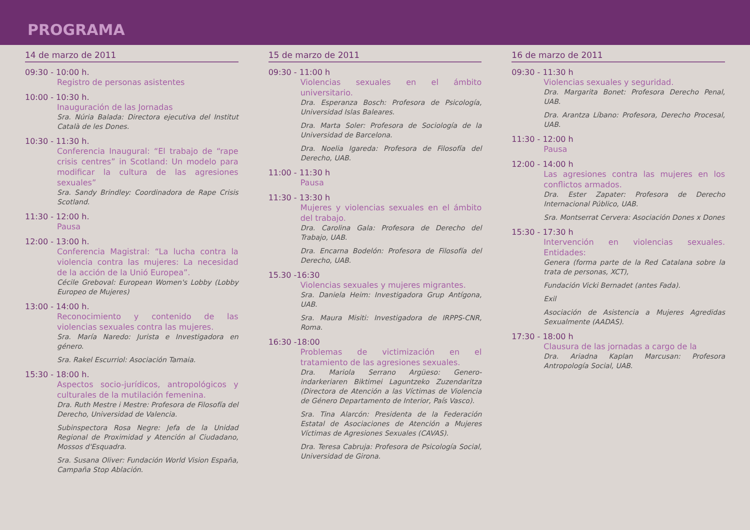PROGRAMA
14 de marzo de 2011
09:30 - 10:00 h.
Registro de personas asistentes
10:00 - 10:30 h.
Inauguración de las Jornadas
Sra. Núria Balada: Directora ejecutiva del Institut Català de les Dones.
10:30 - 11:30 h.
Conferencia Inaugural: “El trabajo de “rape crisis centres” in Scotland: Un modelo para modificar la cultura de las agresiones sexuales”
Sra. Sandy Brindley: Coordinadora de Rape Crisis Scotland.
11:30 - 12:00 h.
Pausa
12:00 - 13:00 h.
Conferencia Magistral: “La lucha contra la violencia contra las mujeres: La necesidad de la acción de la Unió Europea”.
Cécile Greboval: European Women's Lobby (Lobby Europeo de Mujeres)
13:00 - 14:00 h.
Reconocimiento y contenido de las violencias sexuales contra las mujeres.
Sra. María Naredo: Jurista e Investigadora en género.
Sra. Rakel Escurriol: Asociación Tamaia.
15:30 - 18:00 h.
Aspectos socio-jurídicos, antropológicos y culturales de la mutilación femenina.
Dra. Ruth Mestre i Mestre: Profesora de Filosofía del Derecho, Universidad de Valencia.
Subinspectora Rosa Negre: Jefa de la Unidad Regional de Proximidad y Atención al Ciudadano, Mossos d'Esquadra.
Sra. Susana Oliver: Fundación World Vision España, Campaña Stop Ablación.
15 de marzo de 2011
09:30 - 11:00 h
Violencias sexuales en el ámbito universitario.
Dra. Esperanza Bosch: Profesora de Psicología, Universidad Islas Baleares.
Dra. Marta Soler: Profesora de Sociología de la Universidad de Barcelona.
Dra. Noelia Igareda: Profesora de Filosofía del Derecho, UAB.
11:00 - 11:30 h
Pausa
11:30 - 13:30 h
Mujeres y violencias sexuales en el ámbito del trabajo.
Dra. Carolina Gala: Profesora de Derecho del Trabajo, UAB.
Dra. Encarna Bodelón: Profesora de Filosofía del Derecho, UAB.
15.30 -16:30
Violencias sexuales y mujeres migrantes.
Sra. Daniela Heim: Investigadora Grup Antígona, UAB.
Sra. Maura Misiti: Investigadora de IRPPS-CNR, Roma.
16:30 -18:00
Problemas de victimización en el tratamiento de las agresiones sexuales.
Dra. Mariola Serrano Argüeso: Genero-indarkeriaren Biktimei Laguntzeko Zuzendaritza (Directora de Atención a las Víctimas de Violencia de Género Departamento de Interior, País Vasco).
Sra. Tina Alarcón: Presidenta de la Federación Estatal de Asociaciones de Atención a Mujeres Víctimas de Agresiones Sexuales (CAVAS).
Dra. Teresa Cabruja: Profesora de Psicología Social, Universidad de Girona.
16 de marzo de 2011
09:30 - 11:30 h
Violencias sexuales y seguridad.
Dra. Margarita Bonet: Profesora Derecho Penal, UAB.
Dra. Arantza Líbano: Profesora, Derecho Procesal, UAB.
11:30 - 12:00 h
Pausa
12:00 - 14:00 h
Las agresiones contra las mujeres en los conflictos armados.
Dra. Ester Zapater: Profesora de Derecho Internacional Público, UAB.
Sra. Montserrat Cervera: Asociación Dones x Dones
15:30 - 17:30 h
Intervención en violencias sexuales. Entidades:
Genera (forma parte de la Red Catalana sobre la trata de personas, XCT),
Fundación Vicki Bernadet (antes Fada).
Exil
Asociación de Asistencia a Mujeres Agredidas Sexualmente (AADAS).
17:30 - 18:00 h
Clausura de las jornadas a cargo de la
Dra. Ariadna Kaplan Marcusan: Profesora Antropología Social, UAB.